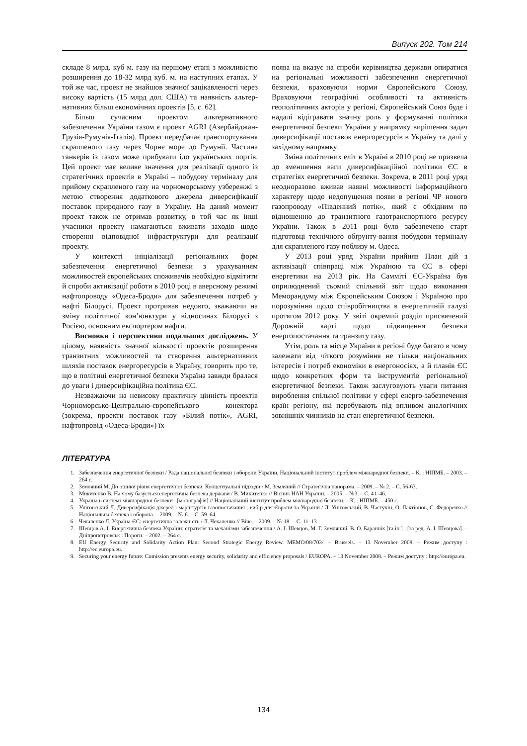Випуск 202. Том 214
складе 8 млрд. куб м. газу на першому етапі з можливістю розширення до 18-32 млрд куб. м. на наступних етапах. У той же час, проект не знайшов значної зацікавленості через високу вартість (15 млрд дол. США) та наявність альтер-нативних більш економічних проектів [5, с. 62].
Більш сучасним проектом альтернативного забезпечення України газом є проект AGRI (Азербайджан-Грузія-Румунія-Італія). Проект передбачає транспортування скрапленого газу через Чорне море до Румунії. Частина танкерів із газом може прибувати ідо українських портів. Цей проект має велике значення для реалізації одного із стратегічних проектів в Україні – побудову терміналу для прийому скрапленого газу на чорноморському узбережжі з метою створення додаткового джерела диверсифікації поставок природного газу в Україну. На даний момент проект також не отримав розвитку, в той час як інші учасники проекту намагаються вживати заходів щодо створенні відповідної інфраструктури для реалізації проекту.
У контексті ініціалізації регіональних форм забезпечення енергетичної безпеки з урахуванням можливостей європейських споживачів необхідно відмітити й спроби активізації роботи в 2010 році в аверсному режимі нафтопроводу «Одеса-Броди» для забезпечення потреб у нафті Білорусі. Проект протривав недовго, зважаючи на зміну політичної кон’юнктури у відносинах Білорусі з Росією, основним експортером нафти.
Висновки і перспективи подальших досліджень. У цілому, наявність значної кількості проектів розширення транзитних можливостей та створення альтернативних шляхів поставок енергоресурсів в Україну, говорить про те, що в політиці енергетичної безпеки Україна завжди бралася до уваги і диверсифікаційна політика ЄС.
Незважаючи на невисоку практичну цінність проектів Чорноморсько-Центрально-європейського конектора (зокрема, проекти поставок газу «Білий потік», AGRI, нафтопровід «Одеса-Броди») їх
поява на вказує на спроби керівництва держави опиратися на регіональні можливості забезпечення енергетичної безпеки, враховуючи норми Європейського Союзу. Враховуючи географічні особливості та активність геополітичних акторів у регіоні, Європейський Союз буде і надалі відігравати значну роль у формуванні політики енергетичної безпеки України у напрямку вирішення задач диверсифікації поставок енергоресурсів в Україну та далі у західному напрямку.
Зміна політичних еліт в Україні в 2010 році не призвела до зменшення ваги диверсифікаційної політики ЄС в стратегіях енергетичної безпеки. Зокрема, в 2011 році уряд неодноразово вживав наявні можливості інформаційного характеру щодо недопущення появи в регіоні ЧР нового газопроводу «Південний потік», який є обхідним по відношенню до транзитного газотранспортного ресурсу України. Також в 2011 році було забезпечено старт підготовці технічного обґрунту-вання побудови терміналу для скрапленого газу поблизу м. Одеса.
У 2013 році уряд України прийняв План дій з активізації співпраці між Україною та ЄС в сфері енергетики на 2013 рік. На Самміті ЄС-Україна був оприлюднений сьомий спільний звіт щодо виконання Меморандуму між Європейським Союзом і Україною про порозуміння щодо співробітництва в енергетичній галузі протягом 2012 року. У звіті окремий розділ присвячений Дорожній карті щодо підвищення безпеки енергопостачання та транзиту газу.
Утім, роль та місце України в регіоні буде багато в чому залежати від чіткого розуміння не тільки національних інтересів і потреб економіки в енергоносіях, а й планів ЄС щодо конкретних форм та інструментів регіональної енергетичної безпеки. Також заслуговують уваги питання вироблення спільної політики у сфері енерго-забезпечення країн регіону, які перебувають під впливом аналогічних зовнішніх чинників на стан енергетичної безпеки.
ЛІТЕРАТУРА
1. Забезпечення енергетичної безпеки / Рада національної безпеки і оборони України, Національний інститут проблем міжнародної безпеки. – К. : НІПМБ. – 2003. – 264 с.
2. Земляний М. До оцінки рівня енергетичної безпеки. Концептуальні підходи / М. Земляний // Стратегічна панорама. – 2009. – № 2. – С. 56-63.
3. Микитенко В. На чому базується енергетична безпека держави / В. Микитенко // Вісник НАН України. – 2005. – №3. – С. 41–46.
4. Україна в системі міжнародної безпеки : [монографія] // Національний інститут проблем міжнародної безпеки. – К. : НІПМБ. – 450 с.
5. Уніговський Л. Диверсифікація джерел і марштуртів газопостачання : вибір для Європи та України / Л. Уніговський, В. Частухін, О. Лактіонов, С. Федоренко // Національна безпека і оборона. – 2009. – № 6. – С. 59–64.
6. Чекаленко Л. Україна-ЄС: енергетична залежність / Л. Чекаленко // Віче. – 2009. – № 18. – С. 11–13
7. Шевцов А. І. Енергетична безпека України: стратегія та механізми забезпечення / А. І. Шевцов, М. Г. Земляний, В. О. Бараннік [та ін.] ; [за ред. А. І. Шевцова]. – Дніпропетровськ : Пороги. – 2002. – 264 с.
8. EU Energy Security and Solidarity Action Plan: Second Strategic Energy Review. MEMO/08/703/. – Brussels. – 13 November 2008. – Режим доступу : http://ec.europa.eu.
9. Securing your energy future: Comission presents energy security, solidarity and efficiency proposals / EUROPA. – 13 November 2008. – Режим доступу : http://europa.eu.
134